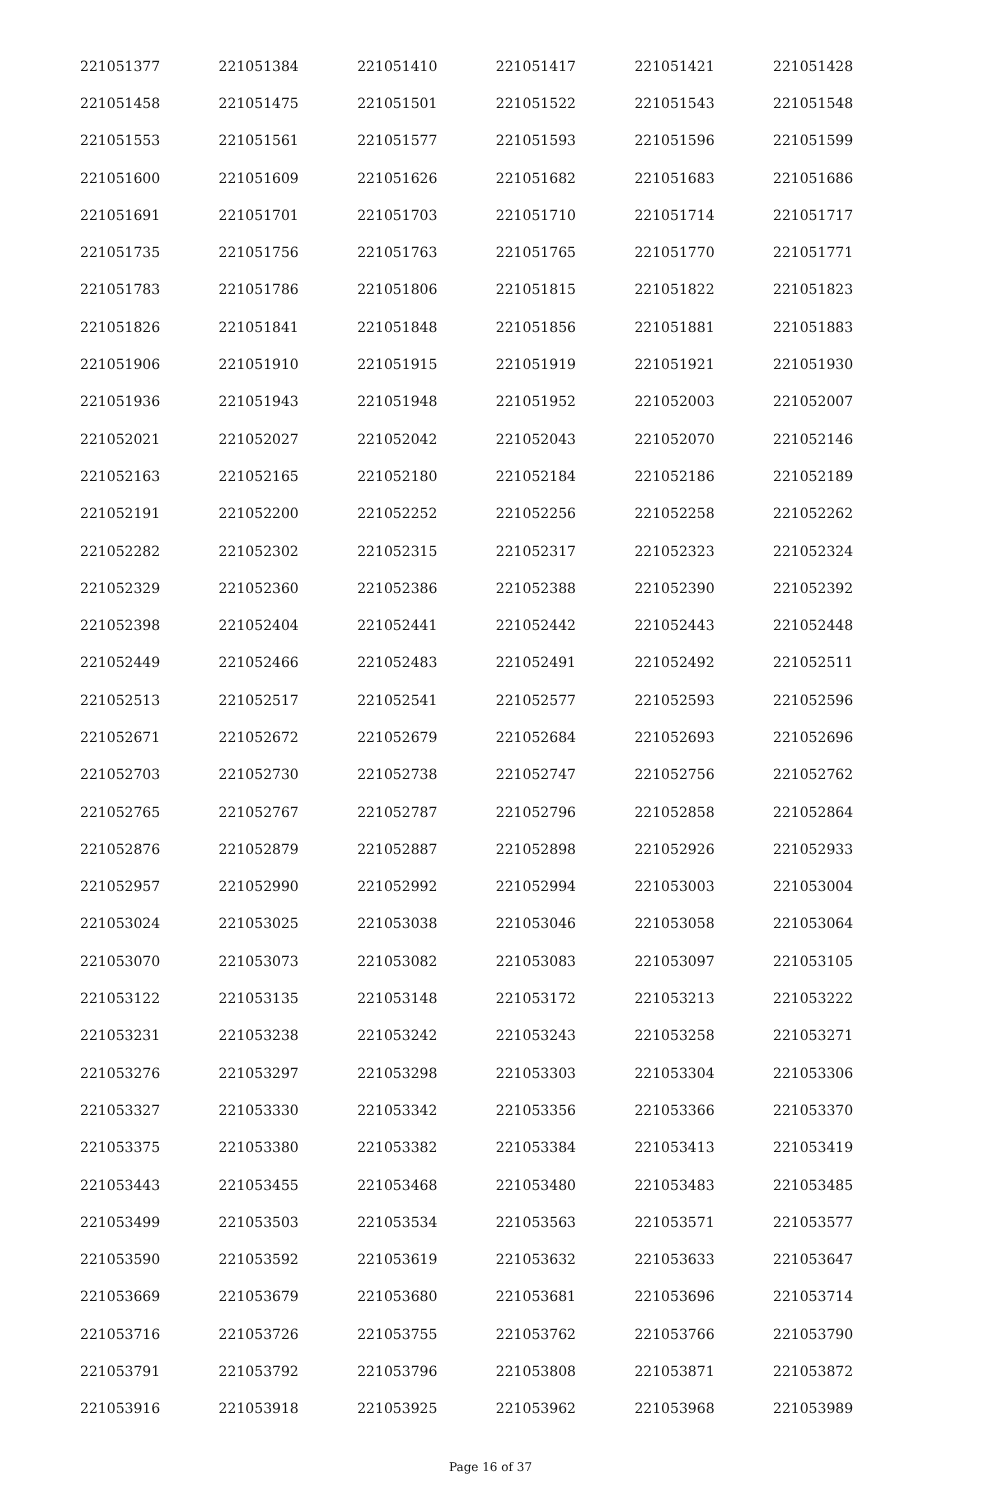| 221051377 | 221051384 | 221051410 | 221051417 | 221051421 | 221051428 |
| 221051458 | 221051475 | 221051501 | 221051522 | 221051543 | 221051548 |
| 221051553 | 221051561 | 221051577 | 221051593 | 221051596 | 221051599 |
| 221051600 | 221051609 | 221051626 | 221051682 | 221051683 | 221051686 |
| 221051691 | 221051701 | 221051703 | 221051710 | 221051714 | 221051717 |
| 221051735 | 221051756 | 221051763 | 221051765 | 221051770 | 221051771 |
| 221051783 | 221051786 | 221051806 | 221051815 | 221051822 | 221051823 |
| 221051826 | 221051841 | 221051848 | 221051856 | 221051881 | 221051883 |
| 221051906 | 221051910 | 221051915 | 221051919 | 221051921 | 221051930 |
| 221051936 | 221051943 | 221051948 | 221051952 | 221052003 | 221052007 |
| 221052021 | 221052027 | 221052042 | 221052043 | 221052070 | 221052146 |
| 221052163 | 221052165 | 221052180 | 221052184 | 221052186 | 221052189 |
| 221052191 | 221052200 | 221052252 | 221052256 | 221052258 | 221052262 |
| 221052282 | 221052302 | 221052315 | 221052317 | 221052323 | 221052324 |
| 221052329 | 221052360 | 221052386 | 221052388 | 221052390 | 221052392 |
| 221052398 | 221052404 | 221052441 | 221052442 | 221052443 | 221052448 |
| 221052449 | 221052466 | 221052483 | 221052491 | 221052492 | 221052511 |
| 221052513 | 221052517 | 221052541 | 221052577 | 221052593 | 221052596 |
| 221052671 | 221052672 | 221052679 | 221052684 | 221052693 | 221052696 |
| 221052703 | 221052730 | 221052738 | 221052747 | 221052756 | 221052762 |
| 221052765 | 221052767 | 221052787 | 221052796 | 221052858 | 221052864 |
| 221052876 | 221052879 | 221052887 | 221052898 | 221052926 | 221052933 |
| 221052957 | 221052990 | 221052992 | 221052994 | 221053003 | 221053004 |
| 221053024 | 221053025 | 221053038 | 221053046 | 221053058 | 221053064 |
| 221053070 | 221053073 | 221053082 | 221053083 | 221053097 | 221053105 |
| 221053122 | 221053135 | 221053148 | 221053172 | 221053213 | 221053222 |
| 221053231 | 221053238 | 221053242 | 221053243 | 221053258 | 221053271 |
| 221053276 | 221053297 | 221053298 | 221053303 | 221053304 | 221053306 |
| 221053327 | 221053330 | 221053342 | 221053356 | 221053366 | 221053370 |
| 221053375 | 221053380 | 221053382 | 221053384 | 221053413 | 221053419 |
| 221053443 | 221053455 | 221053468 | 221053480 | 221053483 | 221053485 |
| 221053499 | 221053503 | 221053534 | 221053563 | 221053571 | 221053577 |
| 221053590 | 221053592 | 221053619 | 221053632 | 221053633 | 221053647 |
| 221053669 | 221053679 | 221053680 | 221053681 | 221053696 | 221053714 |
| 221053716 | 221053726 | 221053755 | 221053762 | 221053766 | 221053790 |
| 221053791 | 221053792 | 221053796 | 221053808 | 221053871 | 221053872 |
| 221053916 | 221053918 | 221053925 | 221053962 | 221053968 | 221053989 |
Page 16 of 37